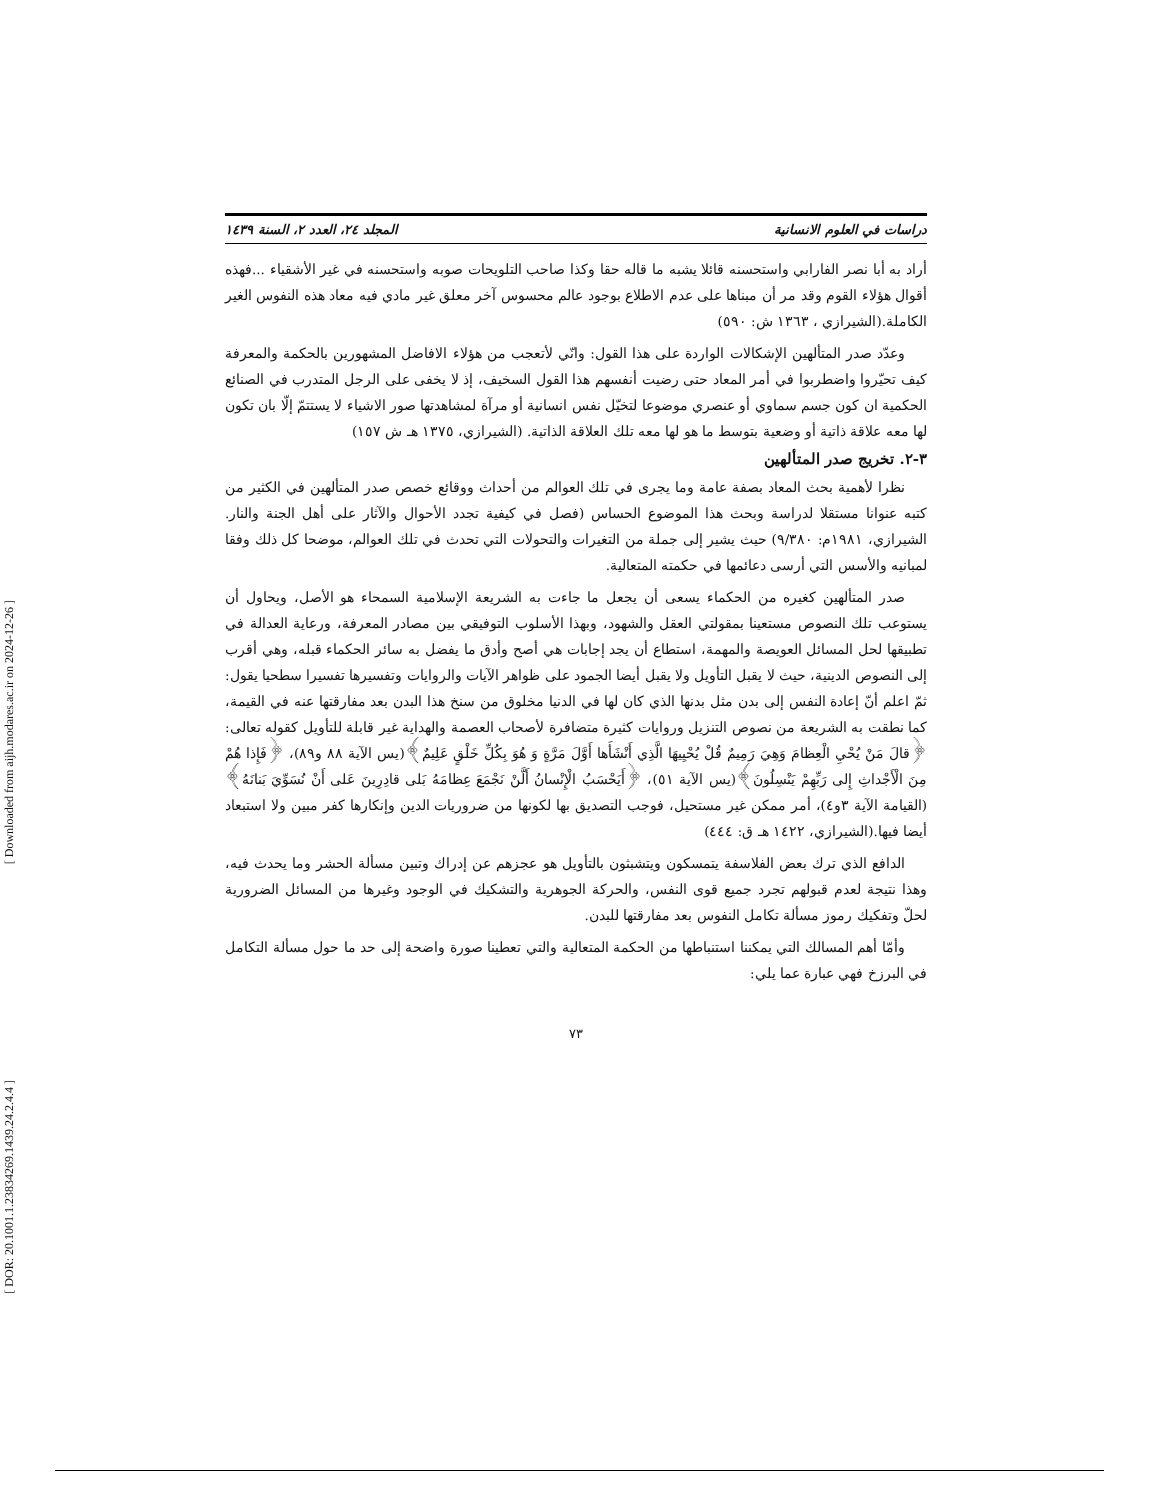[ Downloaded from aijh.modares.ac.ir on 2024-12-26 ]
[ DOR: 20.1001.1.23834269.1439.24.2.4.4 ]
دراسات في العلوم الانسانية المجلد ٢٤، العدد ٢، السنة ١٤٣٩
أراد به أبا نصر الفارابي واستحسنه قائلا يشبه ما قاله حقا وكذا صاحب التلويحات صوبه واستحسنه في غير الأشقياء ...فهذه أقوال هؤلاء القوم وقد مر أن مبناها على عدم الاطلاع بوجود عالم محسوس آخر معلق غير مادي فيه معاد هذه النفوس الغير الكاملة.(الشيرازي ، ١٣٦٣ ش: ٥٩٠)
وعدّد صدر المتألهين الإشكالات الواردة على هذا القول: وانّي لأتعجب من هؤلاء الافاضل المشهورين بالحكمة والمعرفة كيف تحيّروا واضطربوا في أمر المعاد حتى رضيت أنفسهم هذا القول السخيف، إذ لا يخفى على الرجل المتدرب في الصنائع الحكمية ان كون جسم سماوي أو عنصري موضوعا لتخيّل نفس انسانية أو مرآة لمشاهدتها صور الاشياء لا يستتمّ إلّا بان تكون لها معه علاقة ذاتية أو وضعية بتوسط ما هو لها معه تلك العلاقة الذاتية. (الشيرازي، ١٣٧٥ هـ ش ١٥٧)
٣-٢. تخريج صدر المتألهين
نظرا لأهمية بحث المعاد بصفة عامة وما يجرى في تلك العوالم من أحداث ووقائع خصص صدر المتألهين في الكثير من كتبه عنوانا مستقلا لدراسة وبحث هذا الموضوع الحساس (فصل في كيفية تجدد الأحوال والآثار على أهل الجنة والنار. الشيرازي، ١٩٨١م: ٩/٣٨٠) حيث يشير إلى جملة من التغيرات والتحولات التي تحدث في تلك العوالم، موضحا كل ذلك وفقا لمبانيه والأسس التي أرسى دعائمها في حكمته المتعالية.
صدر المتألهين كغيره من الحكماء يسعى أن يجعل ما جاءت به الشريعة الإسلامية السمحاء هو الأصل، ويحاول أن يستوعب تلك النصوص مستعينا بمقولتي العقل والشهود، وبهذا الأسلوب التوفيقي بين مصادر المعرفة، ورعاية العدالة في تطبيقها لحل المسائل العويصة والمهمة، استطاع أن يجد إجابات هي أصح وأدق ما يفضل به سائر الحكماء قبله، وهي أقرب إلى النصوص الدينية، حيث لا يقبل التأويل ولا يقبل أيضا الجمود على ظواهر الآيات والروايات وتفسيرها تفسيرا سطحيا يقول: ثمّ اعلم أنّ إعادة النفس إلى بدن مثل بدنها الذي كان لها في الدنيا مخلوق من سنخ هذا البدن بعد مفارقتها عنه في القيمة، كما نطقت به الشريعة من نصوص التنزيل وروايات كثيرة متضافرة لأصحاب العصمة والهداية غير قابلة للتأويل كقوله تعالى: ﴿قالَ مَنْ يُحْيِ الْعِظامَ وَهِيَ رَمِيمٌ قُلْ يُحْيِيهَا الَّذِي أَنْشَأَها أَوَّلَ مَرَّةٍ وَ هُوَ بِكُلِّ خَلْقٍ عَلِيمٌ﴾(يس الآية ٨٨ و٨٩)، ﴿فَإِذا هُمْ مِنَ الْأَجْداثِ إِلى رَبِّهِمْ يَنْسِلُونَ﴾(يس الآية ٥١)، ﴿أَيَحْسَبُ الْإِنْسانُ أَلَّنْ نَجْمَعَ عِظامَهُ بَلى قادِرِينَ عَلى أَنْ نُسَوِّيَ بَنانَهُ﴾(القيامة الآية ٣و٤)، أمر ممكن غير مستحيل، فوجب التصديق بها لكونها من ضروريات الدين وإنكارها كفر مبين ولا استبعاد أيضا فيها.(الشيرازي، ١٤٢٢ هـ ق: ٤٤٤)
الدافع الذي ترك بعض الفلاسفة يتمسكون ويتشبثون بالتأويل هو عجزهم عن إدراك وتبين مسألة الحشر وما يحدث فيه، وهذا نتيجة لعدم قبولهم تجرد جميع قوى النفس، والحركة الجوهرية والتشكيك في الوجود وغيرها من المسائل الضرورية لحلّ وتفكيك رموز مسألة تكامل النفوس بعد مفارقتها للبدن.
وأمّا أهم المسالك التي يمكننا استنباطها من الحكمة المتعالية والتي تعطينا صورة واضحة إلى حد ما حول مسألة التكامل في البرزخ فهي عبارة عما يلي:
٧٣